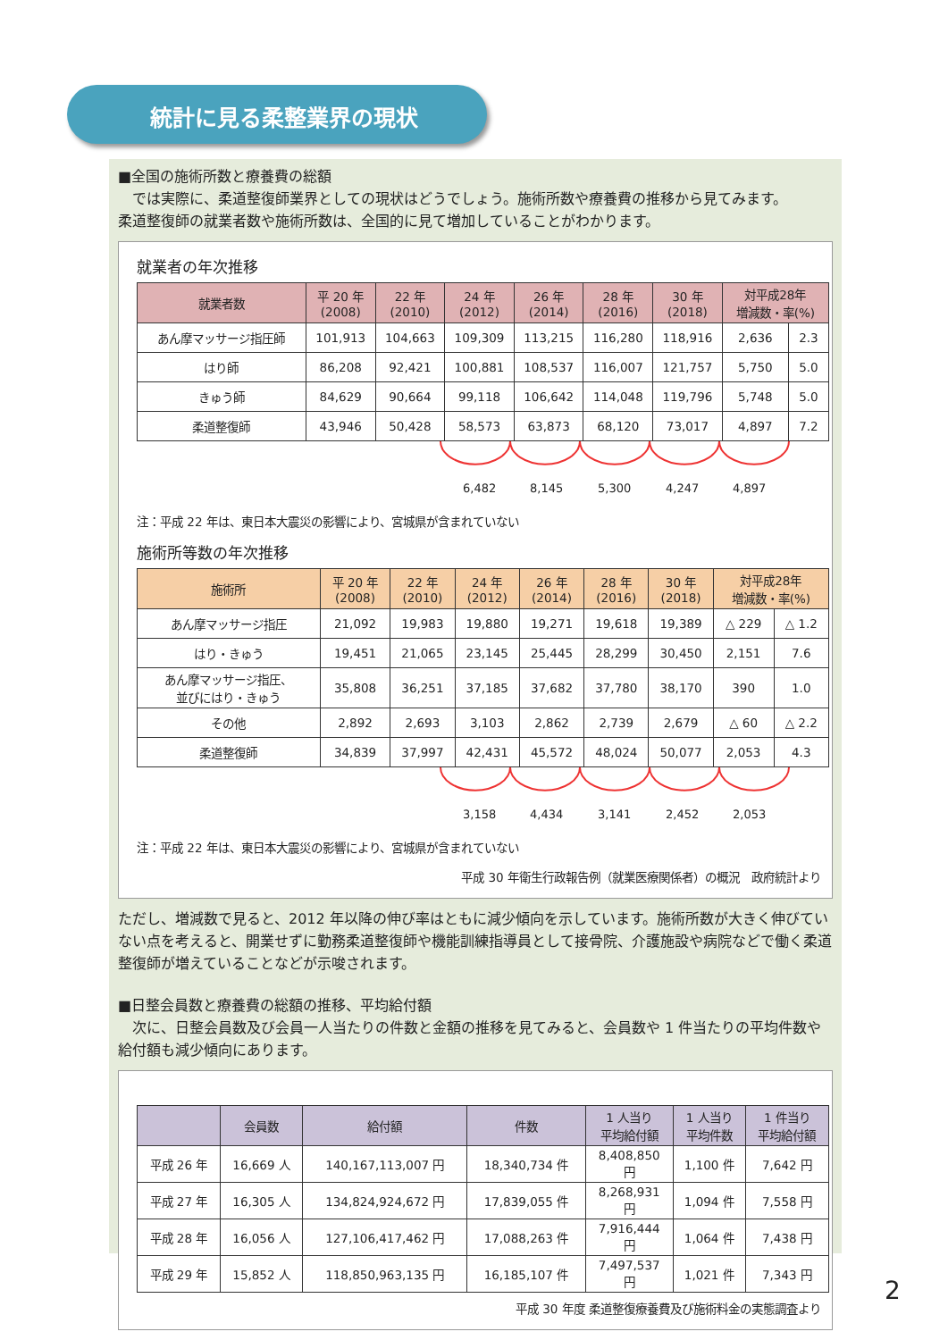統計に見る柔整業界の現状
■全国の施術所数と療養費の総額
　では実際に、柔道整復師業界としての現状はどうでしょう。施術所数や療養費の推移から見てみます。
柔道整復師の就業者数や施術所数は、全国的に見て増加していることがわかります。
就業者の年次推移
| 就業者数 | 平 20 年 (2008) | 22 年 (2010) | 24 年 (2012) | 26 年 (2014) | 28 年 (2016) | 30 年 (2018) | 対平成28年 増減数・率(%) | |
| --- | --- | --- | --- | --- | --- | --- | --- | --- |
| あん摩マッサージ指圧師 | 101,913 | 104,663 | 109,309 | 113,215 | 116,280 | 118,916 | 2,636 | 2.3 |
| はり師 | 86,208 | 92,421 | 100,881 | 108,537 | 116,007 | 121,757 | 5,750 | 5.0 |
| きゅう師 | 84,629 | 90,664 | 99,118 | 106,642 | 114,048 | 119,796 | 5,748 | 5.0 |
| 柔道整復師 | 43,946 | 50,428 | 58,573 | 63,873 | 68,120 | 73,017 | 4,897 | 7.2 |
6,482 8,145 5,300 4,247 4,897
注：平成 22 年は、東日本大震災の影響により、宮城県が含まれていない
施術所等数の年次推移
| 施術所 | 平 20 年 (2008) | 22 年 (2010) | 24 年 (2012) | 26 年 (2014) | 28 年 (2016) | 30 年 (2018) | 対平成28年 増減数・率(%) | |
| --- | --- | --- | --- | --- | --- | --- | --- | --- |
| あん摩マッサージ指圧 | 21,092 | 19,983 | 19,880 | 19,271 | 19,618 | 19,389 | △ 229 | △ 1.2 |
| はり・きゅう | 19,451 | 21,065 | 23,145 | 25,445 | 28,299 | 30,450 | 2,151 | 7.6 |
| あん摩マッサージ指圧、 並びにはり・きゅう | 35,808 | 36,251 | 37,185 | 37,682 | 37,780 | 38,170 | 390 | 1.0 |
| その他 | 2,892 | 2,693 | 3,103 | 2,862 | 2,739 | 2,679 | △ 60 | △ 2.2 |
| 柔道整復師 | 34,839 | 37,997 | 42,431 | 45,572 | 48,024 | 50,077 | 2,053 | 4.3 |
3,158 4,434 3,141 2,452 2,053
注：平成 22 年は、東日本大震災の影響により、宮城県が含まれていない
平成 30 年衛生行政報告例（就業医療関係者）の概況　政府統計より
ただし、増減数で見ると、2012 年以降の伸び率はともに減少傾向を示しています。施術所数が大きく伸びていない点を考えると、開業せずに勤務柔道整復師や機能訓練指導員として接骨院、介護施設や病院などで働く柔道整復師が増えていることなどが示唆されます。
■日整会員数と療養費の総額の推移、平均給付額
　次に、日整会員数及び会員一人当たりの件数と金額の推移を見てみると、会員数や 1 件当たりの平均件数や給付額も減少傾向にあります。
| | 会員数 | 給付額 | 件数 | 1 人当り 平均給付額 | 1 人当り 平均件数 | 1 件当り 平均給付額 |
| --- | --- | --- | --- | --- | --- | --- |
| 平成 26 年 | 16,669 人 | 140,167,113,007 円 | 18,340,734 件 | 8,408,850 円 | 1,100 件 | 7,642 円 |
| 平成 27 年 | 16,305 人 | 134,824,924,672 円 | 17,839,055 件 | 8,268,931 円 | 1,094 件 | 7,558 円 |
| 平成 28 年 | 16,056 人 | 127,106,417,462 円 | 17,088,263 件 | 7,916,444 円 | 1,064 件 | 7,438 円 |
| 平成 29 年 | 15,852 人 | 118,850,963,135 円 | 16,185,107 件 | 7,497,537 円 | 1,021 件 | 7,343 円 |
平成 30 年度 柔道整復療養費及び施術料金の実態調査より
2